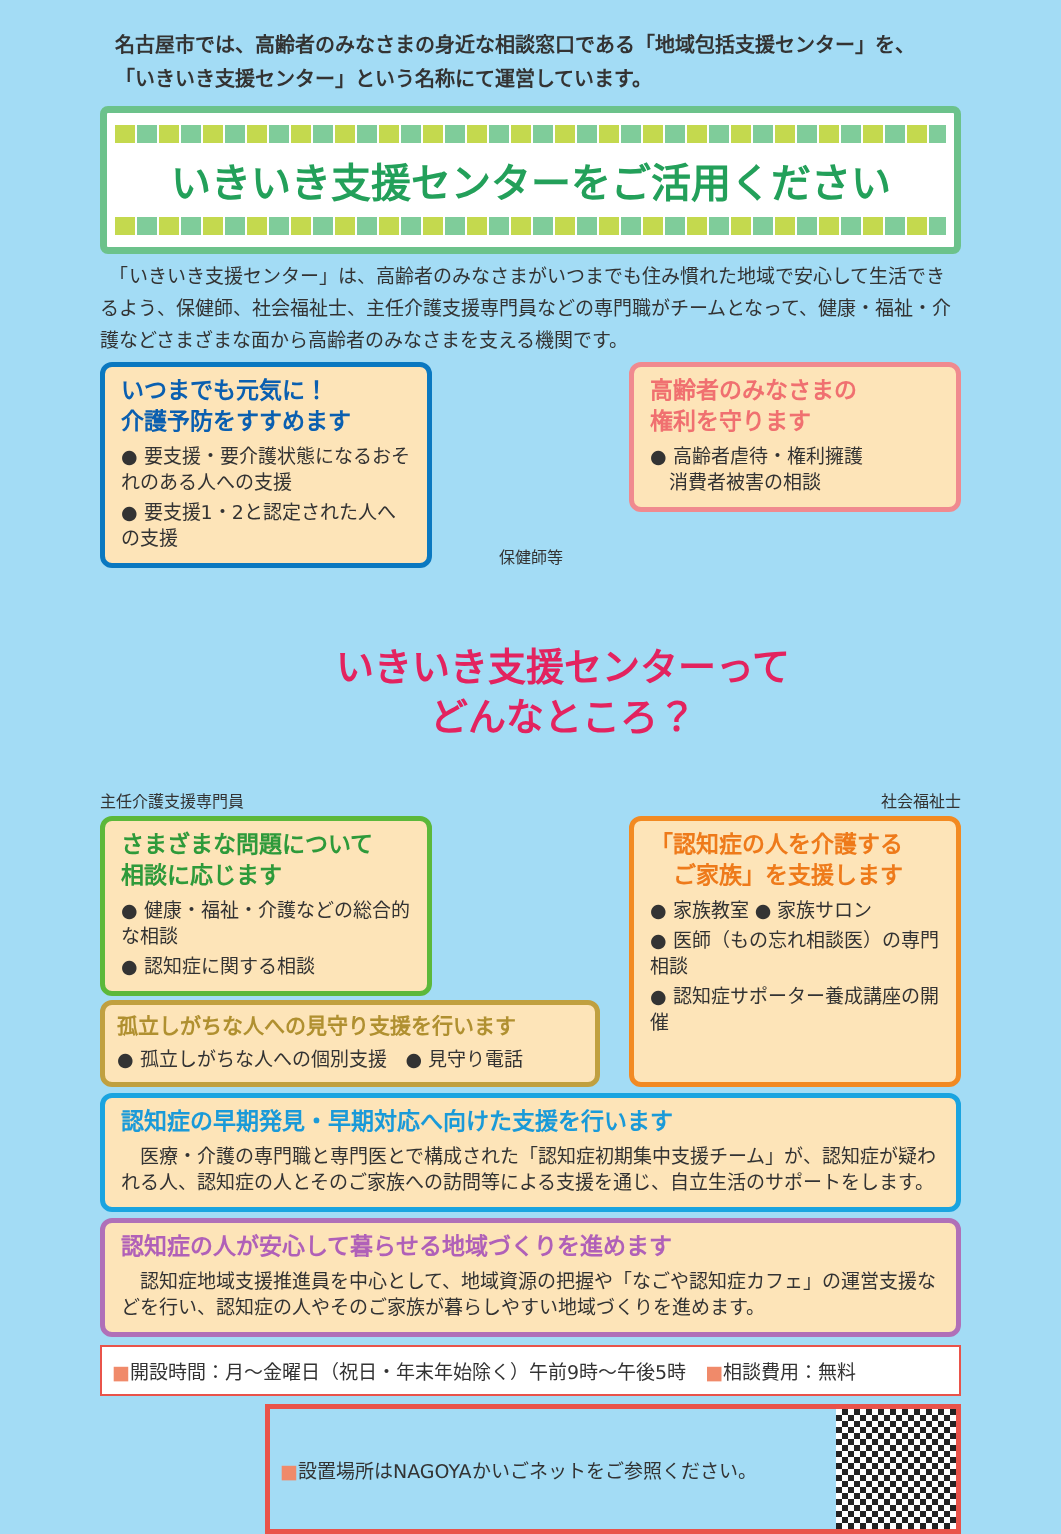名古屋市では、高齢者のみなさまの身近な相談窓口である「地域包括支援センター」を、
「いきいき支援センター」という名称にて運営しています。
いきいき支援センターをご活用ください
　「いきいき支援センター」は、高齢者のみなさまがいつまでも住み慣れた地域で安心して生活できるよう、保健師、社会福祉士、主任介護支援専門員などの専門職がチームとなって、健康・福祉・介護などさまざまな面から高齢者のみなさまを支える機関です。
いつまでも元気に！
介護予防をすすめます
● 要支援・要介護状態になるおそれのある人への支援
● 要支援1・2と認定された人への支援
保健師等
高齢者のみなさまの
権利を守ります
● 高齢者虐待・権利擁護
　消費者被害の相談
主任介護支援専門員
いきいき支援センターって
どんなところ？
社会福祉士
さまざまな問題について
相談に応じます
● 健康・福祉・介護などの総合的な相談
● 認知症に関する相談
孤立しがちな人への見守り支援を行います
● 孤立しがちな人への個別支援　● 見守り電話
「認知症の人を介護する
　ご家族」を支援します
● 家族教室 ● 家族サロン
● 医師（もの忘れ相談医）の専門相談
● 認知症サポーター養成講座の開催
認知症の早期発見・早期対応へ向けた支援を行います
　医療・介護の専門職と専門医とで構成された「認知症初期集中支援チーム」が、認知症が疑われる人、認知症の人とそのご家族への訪問等による支援を通じ、自立生活のサポートをします。
認知症の人が安心して暮らせる地域づくりを進めます
　認知症地域支援推進員を中心として、地域資源の把握や「なごや認知症カフェ」の運営支援などを行い、認知症の人やそのご家族が暮らしやすい地域づくりを進めます。
■開設時間：月～金曜日（祝日・年末年始除く）午前9時～午後5時　■相談費用：無料
■設置場所はNAGOYAかいごネットをご参照ください。